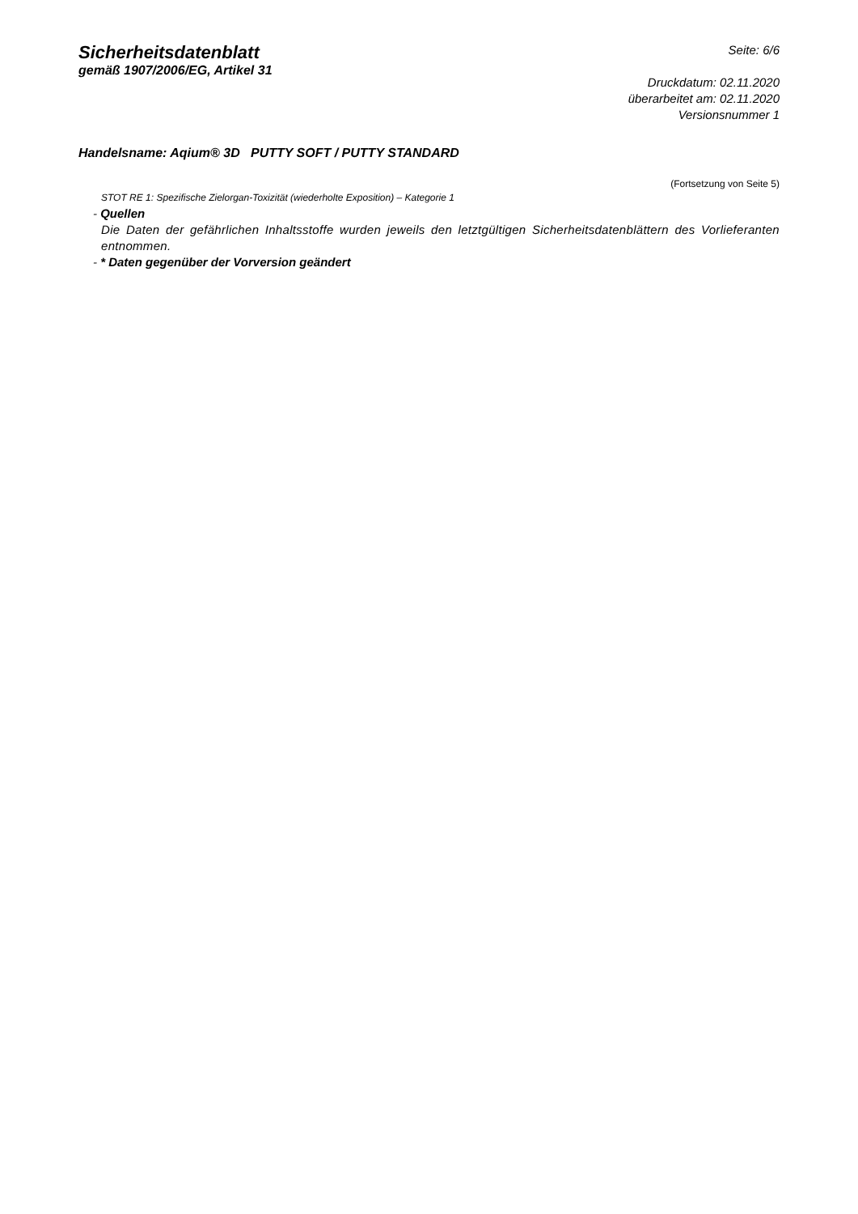Sicherheitsdatenblatt
gemäß 1907/2006/EG, Artikel 31
Seite: 6/6
Druckdatum: 02.11.2020
überarbeitet am: 02.11.2020
Versionsnummer 1
Handelsname: Aqium® 3D PUTTY SOFT / PUTTY STANDARD
(Fortsetzung von Seite 5)
STOT RE 1: Spezifische Zielorgan-Toxizität (wiederholte Exposition) – Kategorie 1
- Quellen
Die Daten der gefährlichen Inhaltsstoffe wurden jeweils den letztgültigen Sicherheitsdatenblättern des Vorlieferanten entnommen.
- * Daten gegenüber der Vorversion geändert